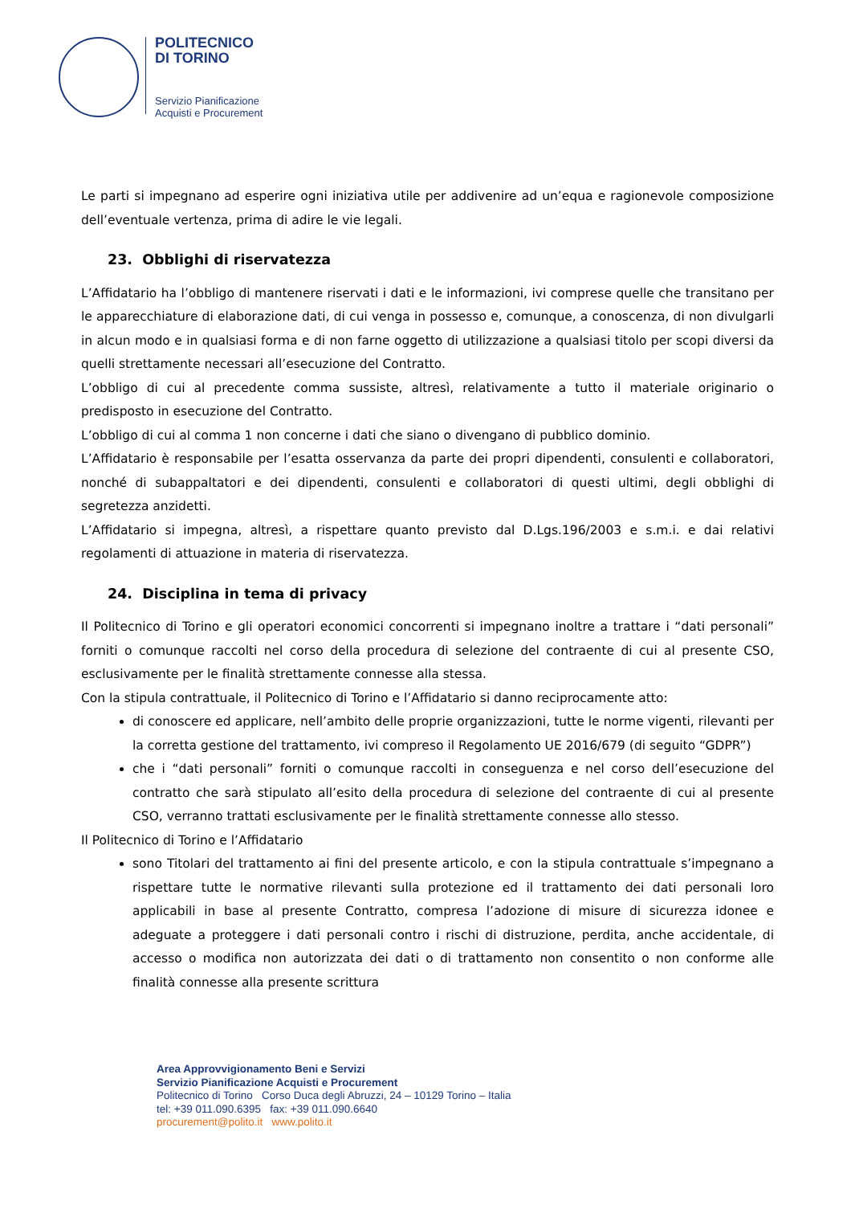POLITECNICO
DI TORINO
Servizio Pianificazione
Acquisti e Procurement
Le parti si impegnano ad esperire ogni iniziativa utile per addivenire ad un’equa e ragionevole composizione dell’eventuale vertenza, prima di adire le vie legali.
23. Obblighi di riservatezza
L’Affidatario ha l’obbligo di mantenere riservati i dati e le informazioni, ivi comprese quelle che transitano per le apparecchiature di elaborazione dati, di cui venga in possesso e, comunque, a conoscenza, di non divulgarli in alcun modo e in qualsiasi forma e di non farne oggetto di utilizzazione a qualsiasi titolo per scopi diversi da quelli strettamente necessari all’esecuzione del Contratto.
L’obbligo di cui al precedente comma sussiste, altresì, relativamente a tutto il materiale originario o predisposto in esecuzione del Contratto.
L’obbligo di cui al comma 1 non concerne i dati che siano o divengano di pubblico dominio.
L’Affidatario è responsabile per l’esatta osservanza da parte dei propri dipendenti, consulenti e collaboratori, nonché di subappaltatori e dei dipendenti, consulenti e collaboratori di questi ultimi, degli obblighi di segretezza anzidetti.
L’Affidatario si impegna, altresì, a rispettare quanto previsto dal D.Lgs.196/2003 e s.m.i. e dai relativi regolamenti di attuazione in materia di riservatezza.
24. Disciplina in tema di privacy
Il Politecnico di Torino e gli operatori economici concorrenti si impegnano inoltre a trattare i “dati personali” forniti o comunque raccolti nel corso della procedura di selezione del contraente di cui al presente CSO, esclusivamente per le finalità strettamente connesse alla stessa.
Con la stipula contrattuale, il Politecnico di Torino e l’Affidatario si danno reciprocamente atto:
di conoscere ed applicare, nell’ambito delle proprie organizzazioni, tutte le norme vigenti, rilevanti per la corretta gestione del trattamento, ivi compreso il Regolamento UE 2016/679 (di seguito “GDPR”)
che i “dati personali” forniti o comunque raccolti in conseguenza e nel corso dell’esecuzione del contratto che sarà stipulato all’esito della procedura di selezione del contraente di cui al presente CSO, verranno trattati esclusivamente per le finalità strettamente connesse allo stesso.
Il Politecnico di Torino e l’Affidatario
sono Titolari del trattamento ai fini del presente articolo, e con la stipula contrattuale s’impegnano a rispettare tutte le normative rilevanti sulla protezione ed il trattamento dei dati personali loro applicabili in base al presente Contratto, compresa l’adozione di misure di sicurezza idonee e adeguate a proteggere i dati personali contro i rischi di distruzione, perdita, anche accidentale, di accesso o modifica non autorizzata dei dati o di trattamento non consentito o non conforme alle finalità connesse alla presente scrittura
Area Approvvigionamento Beni e Servizi
Servizio Pianificazione Acquisti e Procurement
Politecnico di Torino Corso Duca degli Abruzzi, 24 – 10129 Torino – Italia
tel: +39 011.090.6395 fax: +39 011.090.6640
procurement@polito.it www.polito.it